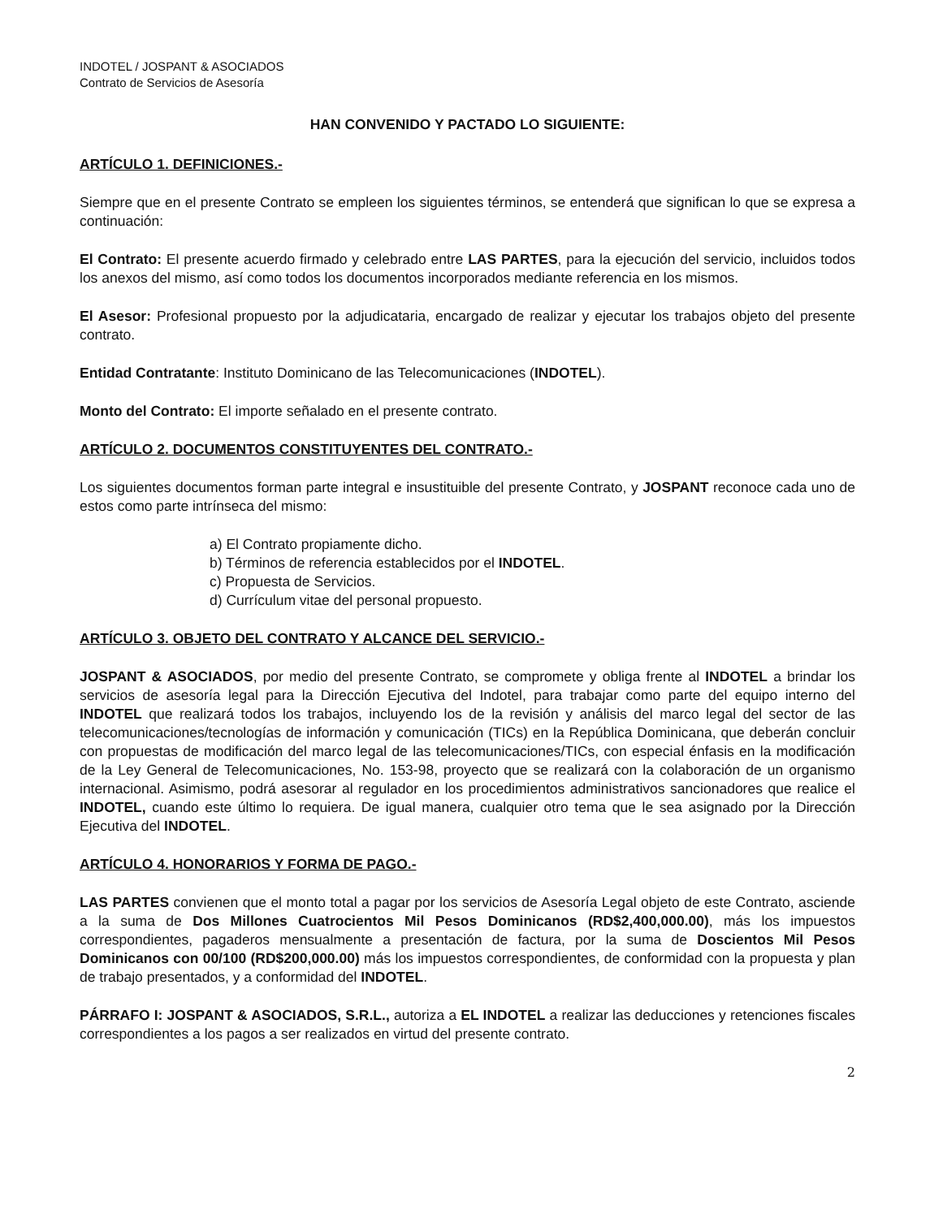INDOTEL / JOSPANT & ASOCIADOS
Contrato de Servicios de Asesoría
HAN CONVENIDO Y PACTADO LO SIGUIENTE:
ARTÍCULO 1. DEFINICIONES.-
Siempre que en el presente Contrato se empleen los siguientes términos, se entenderá que significan lo que se expresa a continuación:
El Contrato: El presente acuerdo firmado y celebrado entre LAS PARTES, para la ejecución del servicio, incluidos todos los anexos del mismo, así como todos los documentos incorporados mediante referencia en los mismos.
El Asesor: Profesional propuesto por la adjudicataria, encargado de realizar y ejecutar los trabajos objeto del presente contrato.
Entidad Contratante: Instituto Dominicano de las Telecomunicaciones (INDOTEL).
Monto del Contrato: El importe señalado en el presente contrato.
ARTÍCULO 2. DOCUMENTOS CONSTITUYENTES DEL CONTRATO.-
Los siguientes documentos forman parte integral e insustituible del presente Contrato, y JOSPANT reconoce cada uno de estos como parte intrínseca del mismo:
a) El Contrato propiamente dicho.
b) Términos de referencia establecidos por el INDOTEL.
c) Propuesta de Servicios.
d) Currículum vitae del personal propuesto.
ARTÍCULO 3. OBJETO DEL CONTRATO Y ALCANCE DEL SERVICIO.-
JOSPANT & ASOCIADOS, por medio del presente Contrato, se compromete y obliga frente al INDOTEL a brindar los servicios de asesoría legal para la Dirección Ejecutiva del Indotel, para trabajar como parte del equipo interno del INDOTEL que realizará todos los trabajos, incluyendo los de la revisión y análisis del marco legal del sector de las telecomunicaciones/tecnologías de información y comunicación (TICs) en la República Dominicana, que deberán concluir con propuestas de modificación del marco legal de las telecomunicaciones/TICs, con especial énfasis en la modificación de la Ley General de Telecomunicaciones, No. 153-98, proyecto que se realizará con la colaboración de un organismo internacional. Asimismo, podrá asesorar al regulador en los procedimientos administrativos sancionadores que realice el INDOTEL, cuando este último lo requiera. De igual manera, cualquier otro tema que le sea asignado por la Dirección Ejecutiva del INDOTEL.
ARTÍCULO 4. HONORARIOS Y FORMA DE PAGO.-
LAS PARTES convienen que el monto total a pagar por los servicios de Asesoría Legal objeto de este Contrato, asciende a la suma de Dos Millones Cuatrocientos Mil Pesos Dominicanos (RD$2,400,000.00), más los impuestos correspondientes, pagaderos mensualmente a presentación de factura, por la suma de Doscientos Mil Pesos Dominicanos con 00/100 (RD$200,000.00) más los impuestos correspondientes, de conformidad con la propuesta y plan de trabajo presentados, y a conformidad del INDOTEL.
PÁRRAFO I: JOSPANT & ASOCIADOS, S.R.L., autoriza a EL INDOTEL a realizar las deducciones y retenciones fiscales correspondientes a los pagos a ser realizados en virtud del presente contrato.
2